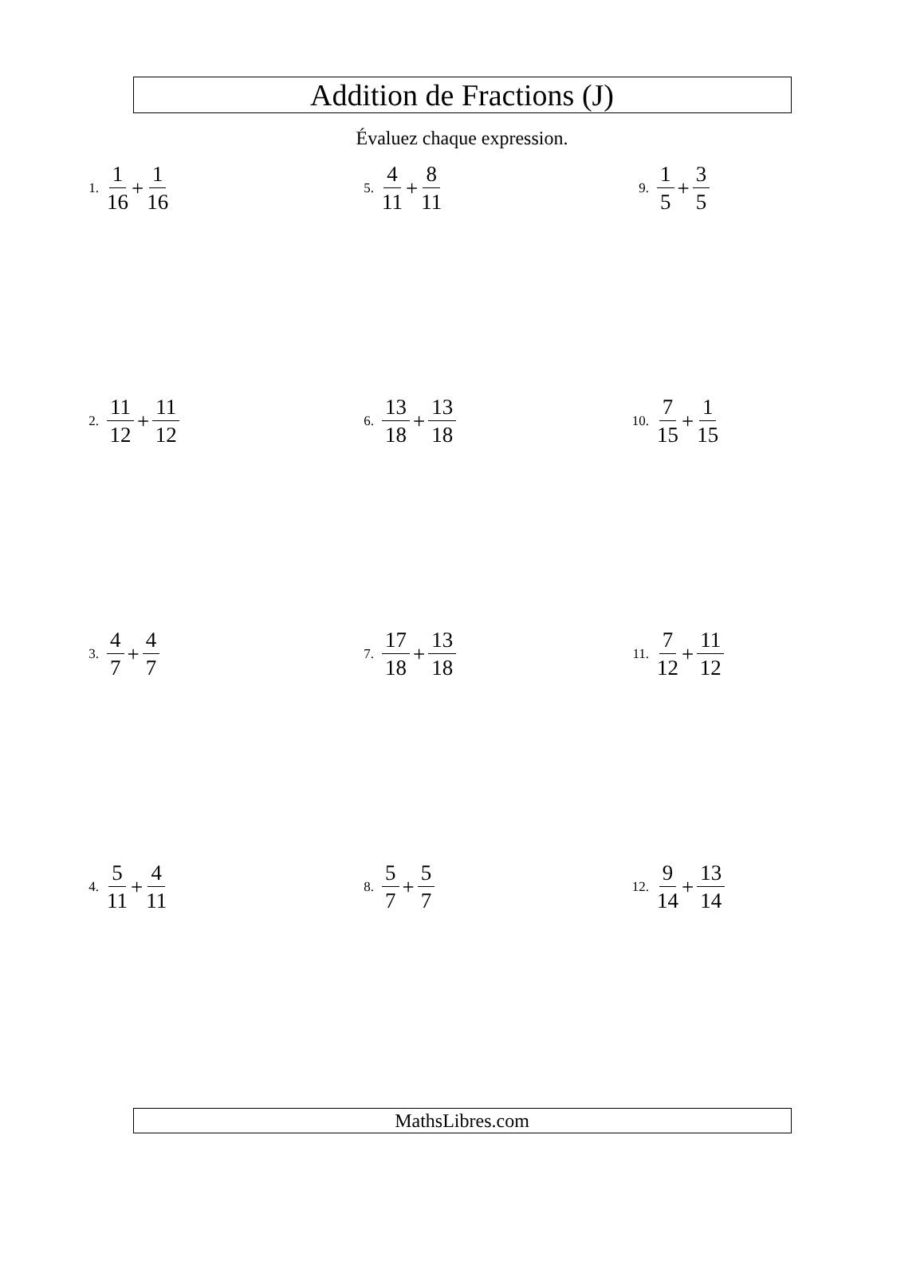Addition de Fractions (J)
Évaluez chaque expression.
1. 1 16 + 1 16
2. 11 12 + 11 12
3. 4 7 + 4 7
4. 5 11 + 4 11
5. 4 11 + 8 11
6. 13 18 + 13 18
7. 17 18 + 13 18
8. 5 7 + 5 7
9. 1 5 + 3 5
10. 7 15 + 1 15
11. 7 12 + 11 12
12. 9 14 + 13 14
MathsLibres.com